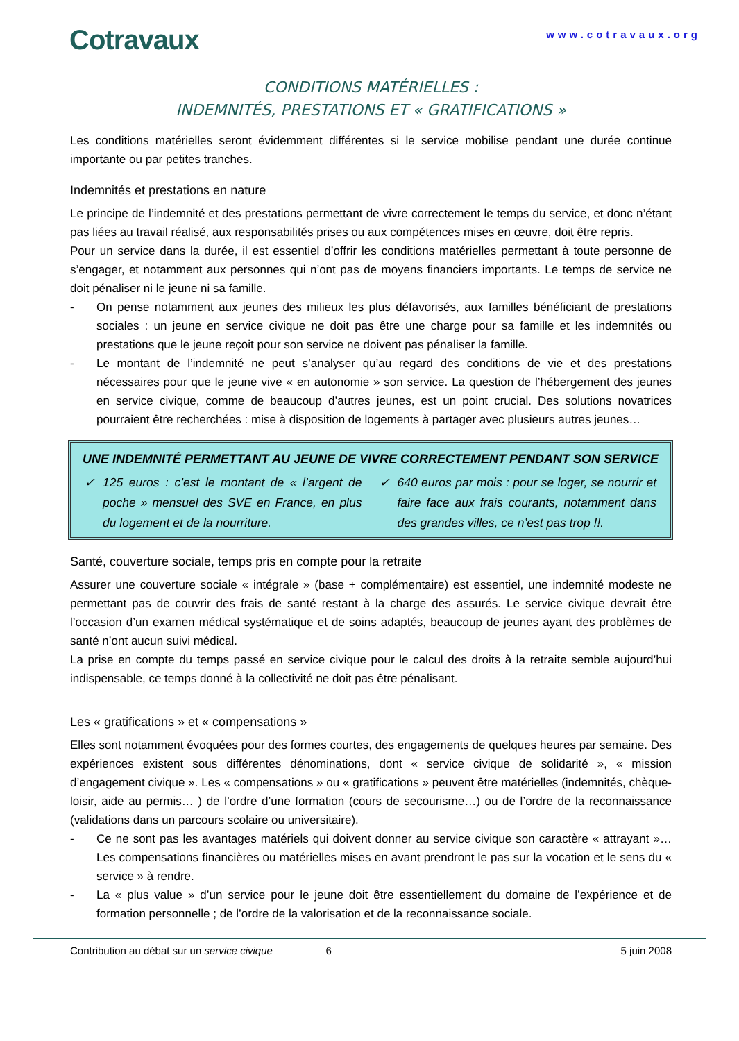Cotravaux
www.cotravaux.org
CONDITIONS MATÉRIELLES :
INDEMNITÉS, PRESTATIONS ET « GRATIFICATIONS »
Les conditions matérielles seront évidemment différentes si le service mobilise pendant une durée continue importante ou par petites tranches.
Indemnités et prestations en nature
Le principe de l’indemnité et des prestations permettant de vivre correctement le temps du service, et donc n’étant pas liées au travail réalisé, aux responsabilités prises ou aux compétences mises en œuvre, doit être repris.
Pour un service dans la durée, il est essentiel d’offrir les conditions matérielles permettant à toute personne de s’engager, et notamment aux personnes qui n’ont pas de moyens financiers importants. Le temps de service ne doit pénaliser ni le jeune ni sa famille.
- On pense notamment aux jeunes des milieux les plus défavorisés, aux familles bénéficiant de prestations sociales : un jeune en service civique ne doit pas être une charge pour sa famille et les indemnités ou prestations que le jeune reçoit pour son service ne doivent pas pénaliser la famille.
- Le montant de l’indemnité ne peut s’analyser qu’au regard des conditions de vie et des prestations nécessaires pour que le jeune vive « en autonomie » son service. La question de l’hébergement des jeunes en service civique, comme de beaucoup d’autres jeunes, est un point crucial. Des solutions novatrices pourraient être recherchées : mise à disposition de logements à partager avec plusieurs autres jeunes…
UNE INDEMNITÉ PERMETTANT AU JEUNE DE VIVRE CORRECTEMENT PENDANT SON SERVICE
✓ 125 euros : c’est le montant de « l’argent de poche » mensuel des SVE en France, en plus du logement et de la nourriture.
✓ 640 euros par mois : pour se loger, se nourrir et faire face aux frais courants, notamment dans des grandes villes, ce n’est pas trop !!.
Santé, couverture sociale, temps pris en compte pour la retraite
Assurer une couverture sociale « intégrale » (base + complémentaire) est essentiel, une indemnité modeste ne permettant pas de couvrir des frais de santé restant à la charge des assurés. Le service civique devrait être l’occasion d’un examen médical systématique et de soins adaptés, beaucoup de jeunes ayant des problèmes de santé n’ont aucun suivi médical.
La prise en compte du temps passé en service civique pour le calcul des droits à la retraite semble aujourd’hui indispensable, ce temps donné à la collectivité ne doit pas être pénalisant.
Les « gratifications » et « compensations »
Elles sont notamment évoquées pour des formes courtes, des engagements de quelques heures par semaine. Des expériences existent sous différentes dénominations, dont « service civique de solidarité », « mission d’engagement civique ». Les « compensations » ou « gratifications » peuvent être matérielles (indemnités, chèque-loisir, aide au permis… ) de l’ordre d’une formation (cours de secourisme…) ou de l’ordre de la reconnaissance (validations dans un parcours scolaire ou universitaire).
- Ce ne sont pas les avantages matériels qui doivent donner au service civique son caractère « attrayant »… Les compensations financières ou matérielles mises en avant prendront le pas sur la vocation et le sens du « service » à rendre.
- La « plus value » d’un service pour le jeune doit être essentiellement du domaine de l’expérience et de formation personnelle ; de l’ordre de la valorisation et de la reconnaissance sociale.
Contribution au débat sur un service civique 6 5 juin 2008